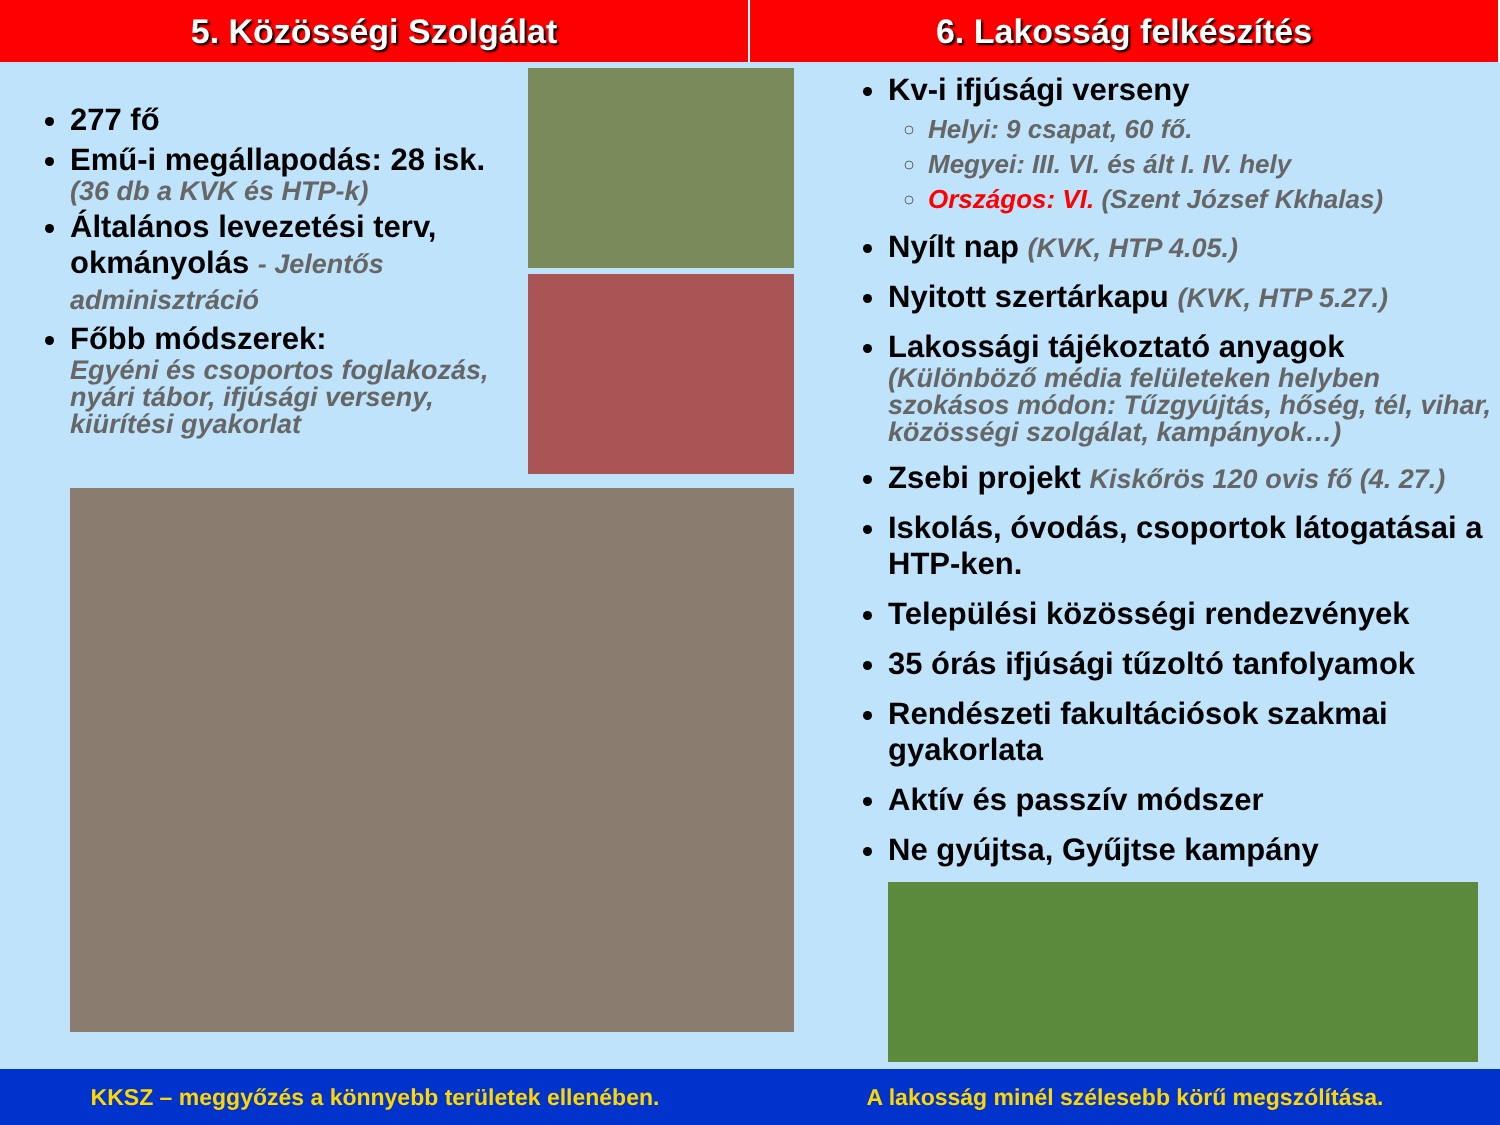5. Közösségi Szolgálat 6. Lakosság felkészítés
277 fő
Emű-i megállapodás: 28 isk.
(36 db a KVK és HTP-k)
Általános levezetési terv, okmányolás - Jelentős adminisztráció
Főbb módszerek:
Egyéni és csoportos foglakozás, nyári tábor, ifjúsági verseny, kiürítési gyakorlat
Kv-i ifjúsági verseny
Helyi: 9 csapat, 60 fő.
Megyei: III. VI. és ált I. IV. hely
Országos: VI. (Szent József Kkhalas)
Nyílt nap (KVK, HTP 4.05.)
Nyitott szertárkapu (KVK, HTP 5.27.)
Lakossági tájékoztató anyagok
(Különböző média felületeken helyben szokásos módon: Tűzgyújtás, hőség, tél, vihar, közösségi szolgálat, kampányok…)
Zsebi projekt Kiskőrös 120 ovis fő (4. 27.)
Iskolás, óvodás, csoportok látogatásai a HTP-ken.
Települési közösségi rendezvények
35 órás ifjúsági tűzoltó tanfolyamok
Rendészeti fakultációsok szakmai gyakorlata
Aktív és passzív módszer
Ne gyújtsa, Gyűjtse kampány
KKSZ – meggyőzés a könnyebb területek ellenében.
A lakosság minél szélesebb körű megszólítása.